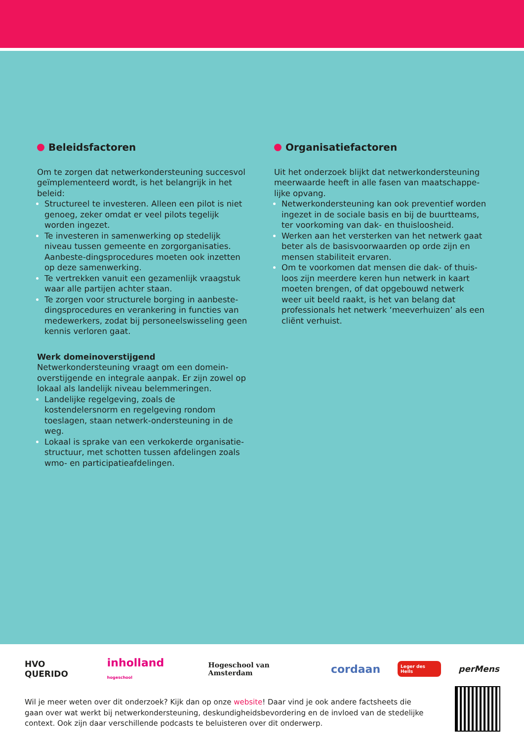Beleidsfactoren
Om te zorgen dat netwerkondersteuning succesvol geïmplementeerd wordt, is het belangrijk in het beleid:
Structureel te investeren. Alleen een pilot is niet genoeg, zeker omdat er veel pilots tegelijk worden ingezet.
Te investeren in samenwerking op stedelijk niveau tussen gemeente en zorgorganisaties. Aanbeste-dingsprocedures moeten ook inzetten op deze samenwerking.
Te vertrekken vanuit een gezamenlijk vraagstuk waar alle partijen achter staan.
Te zorgen voor structurele borging in aanbeste-dingsprocedures en verankering in functies van medewerkers, zodat bij personeelswisseling geen kennis verloren gaat.
Werk domeinoverstijgend
Netwerkondersteuning vraagt om een domein-overstijgende en integrale aanpak. Er zijn zowel op lokaal als landelijk niveau belemmeringen.
Landelijke regelgeving, zoals de kostendelersnorm en regelgeving rondom toeslagen, staan netwerk-ondersteuning in de weg.
Lokaal is sprake van een verkokerde organisatie-structuur, met schotten tussen afdelingen zoals wmo- en participatieafdelingen.
Organisatiefactoren
Uit het onderzoek blijkt dat netwerkondersteuning meerwaarde heeft in alle fasen van maatschappe-lijke opvang.
Netwerkondersteuning kan ook preventief worden ingezet in de sociale basis en bij de buurtteams, ter voorkoming van dak- en thuisloosheid.
Werken aan het versterken van het netwerk gaat beter als de basisvoorwaarden op orde zijn en mensen stabiliteit ervaren.
Om te voorkomen dat mensen die dak- of thuis-loos zijn meerdere keren hun netwerk in kaart moeten brengen, of dat opgebouwd netwerk weer uit beeld raakt, is het van belang dat professionals het netwerk ‘meeverhuizen’ als een cliënt verhuist.
HVO QUERIDO inholland hogeschool Hogeschool van Amsterdam cordaan Leger des Heils perMens
Wil je meer weten over dit onderzoek? Kijk dan op onze website! Daar vind je ook andere factsheets die gaan over wat werkt bij netwerkondersteuning, deskundigheidsbevordering en de invloed van de stedelijke context. Ook zijn daar verschillende podcasts te beluisteren over dit onderwerp.